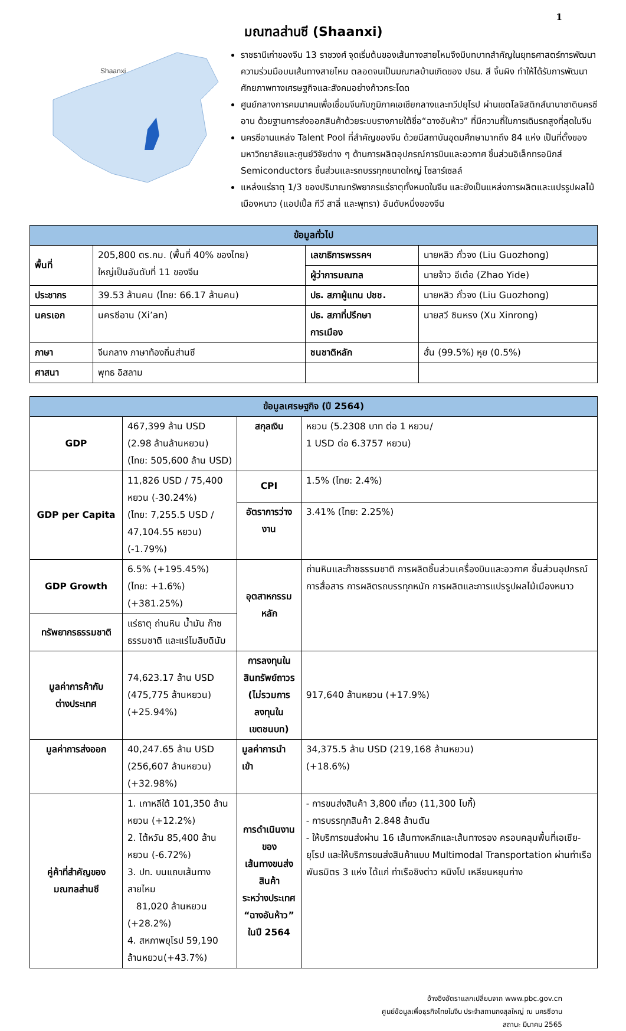1
มณฑลส่านซี (Shaanxi)
Shaanxi
ราชธานีเก่าของจีน 13 ราชวงศ์ จุดเริ่มต้นของเส้นทางสายไหมจึงมีบทบาทสำคัญในยุทธศาสตร์การพัฒนาความร่วมมือบนเส้นทางสายไหม ตลอดจนเป็นมณฑลบ้านเกิดของ ปธน. สี จิ้นผิง ทำให้ได้รับการพัฒนาศักยภาพทางเศรษฐกิจและสังคมอย่างก้าวกระโดด
ศูนย์กลางการคมนาคมเพื่อเชื่อมจีนกับภูมิภาคเอเชียกลางและทวีปยุโรป ผ่านเขตโลจิสติกส์นานาชาตินครซีอาน ด้วยฐานการส่งออกสินค้าด้วยระบบรางภายใต้ชื่อ“ฉางอันห้าว” ที่มีความถี่ในการเดินรถสูงที่สุดในจีน
นครซีอานแหล่ง Talent Pool ที่สำคัญของจีน ด้วยมีสถาบันอุดมศึกษามากถึง 84 แห่ง เป็นที่ตั้งของมหาวิทยาลัยและศูนย์วิจัยต่าง ๆ ด้านการผลิตอุปกรณ์การบินและอวกาศ ชิ้นส่วนอิเล็กทรอนิกส์ Semiconductors ชิ้นส่วนและรถบรรทุกขนาดใหญ่ โซลาร์เซลล์
แหล่งแร่ธาตุ 1/3 ของปริมาณทรัพยากรแร่ธาตุทั้งหมดในจีน และยังเป็นแหล่งการผลิตและแปรรูปผลไม้เมืองหนาว (แอปเปิ้ล กีวี สาลี่ และพุทรา) อันดับหนึ่งของจีน
| ข้อมูลทั่วไป | | | |
| --- | --- | --- | --- |
| พื้นที่ | 205,800 ตร.กม. (พื้นที่ 40% ของไทย) ใหญ่เป็นอันดับที่ 11 ของจีน | เลขาธิการพรรคฯ | นายหลิว กั๋วจง (Liu Guozhong) |
| | | ผู้ว่าการมณฑล | นายจ้าว อีเต๋อ (Zhao Yide) |
| ประชากร | 39.53 ล้านคน (ไทย: 66.17 ล้านคน) | ปธ. สภาผู้แทน ปชช. | นายหลิว กั๋วจง (Liu Guozhong) |
| นครเอก | นครซีอาน (Xi’an) | ปธ. สภาที่ปรึกษา การเมือง | นายสวี ซินหรง (Xu Xinrong) |
| ภาษา | จีนกลาง ภาษาท้องถิ่นส่านซี | ชนชาติหลัก | ฮั่น (99.5%) หุย (0.5%) |
| ศาสนา | พุทธ อิสลาม | | |
| ข้อมูลเศรษฐกิจ (ปี 2564) | | | |
| --- | --- | --- | --- |
| GDP | 467,399 ล้าน USD (2.98 ล้านล้านหยวน) (ไทย: 505,600 ล้าน USD) | สกุลเงิน | หยวน (5.2308 บาท ต่อ 1 หยวน/ 1 USD ต่อ 6.3757 หยวน) |
| GDP per Capita | 11,826 USD / 75,400 หยวน (-30.24%) (ไทย: 7,255.5 USD / 47,104.55 หยวน) (-1.79%) | CPI | 1.5% (ไทย: 2.4%) |
| | | อัตราการว่างงาน | 3.41% (ไทย: 2.25%) |
| GDP Growth | 6.5% (+195.45%) (ไทย: +1.6%) (+381.25%) | อุตสาหกรรมหลัก | ถ่านหินและก๊าซธรรมชาติ การผลิตชิ้นส่วนเครื่องบินและอวกาศ ชิ้นส่วนอุปกรณ์การสื่อสาร การผลิตรถบรรทุกหนัก การผลิตและการแปรรูปผลไม้เมืองหนาว |
| ทรัพยากรธรรมชาติ | แร่ธาตุ ถ่านหิน น้ำมัน ก๊าซธรรมชาติ และแร่โมลิบดินัม | | |
| มูลค่าการค้ากับ ต่างประเทศ | 74,623.17 ล้าน USD (475,775 ล้านหยวน) (+25.94%) | การลงทุนใน สินทรัพย์ถาวร (ไม่รวมการลงทุนใน เขตชนบท) | 917,640 ล้านหยวน (+17.9%) |
| มูลค่าการส่งออก | 40,247.65 ล้าน USD (256,607 ล้านหยวน) (+32.98%) | มูลค่าการนำเข้า | 34,375.5 ล้าน USD (219,168 ล้านหยวน) (+18.6%) |
| คู่ค้าที่สำคัญของ มณฑลส่านซี | 1. เกาหลีใต้ 101,350 ล้านหยวน (+12.2%) 2. ไต้หวัน 85,400 ล้านหยวน (-6.72%) 3. ปท. บนแถบเส้นทางสายไหม 81,020 ล้านหยวน (+28.2%) 4. สหภาพยุโรป 59,190 ล้านหยวน(+43.7%) | การดำเนินงานของ เส้นทางขนส่งสินค้า ระหว่างประเทศ “ฉางอันห้าว” ในปี 2564 | - การขนส่งสินค้า 3,800 เที่ยว (11,300 โบกี้) - การบรรทุกสินค้า 2.848 ล้านตัน - ให้บริการขนส่งผ่าน 16 เส้นทางหลักและเส้นทางรอง ครอบคลุมพื้นที่เอเชีย-ยุโรป และให้บริการขนส่งสินค้าแบบ Multimodal Transportation ผ่านท่าเรือพันธมิตร 3 แห่ง ได้แก่ ท่าเรือชิงต่าว หนิงโป เหลียนหยุนก่าง |
อ้างอิงอัตราแลกเปลี่ยนจาก www.pbc.gov.cn
ศูนย์ข้อมูลเพื่อธุรกิจไทยในจีน ประจำสถานกงสุลใหญ่ ณ นครซีอาน
สถานะ มีนาคม 2565